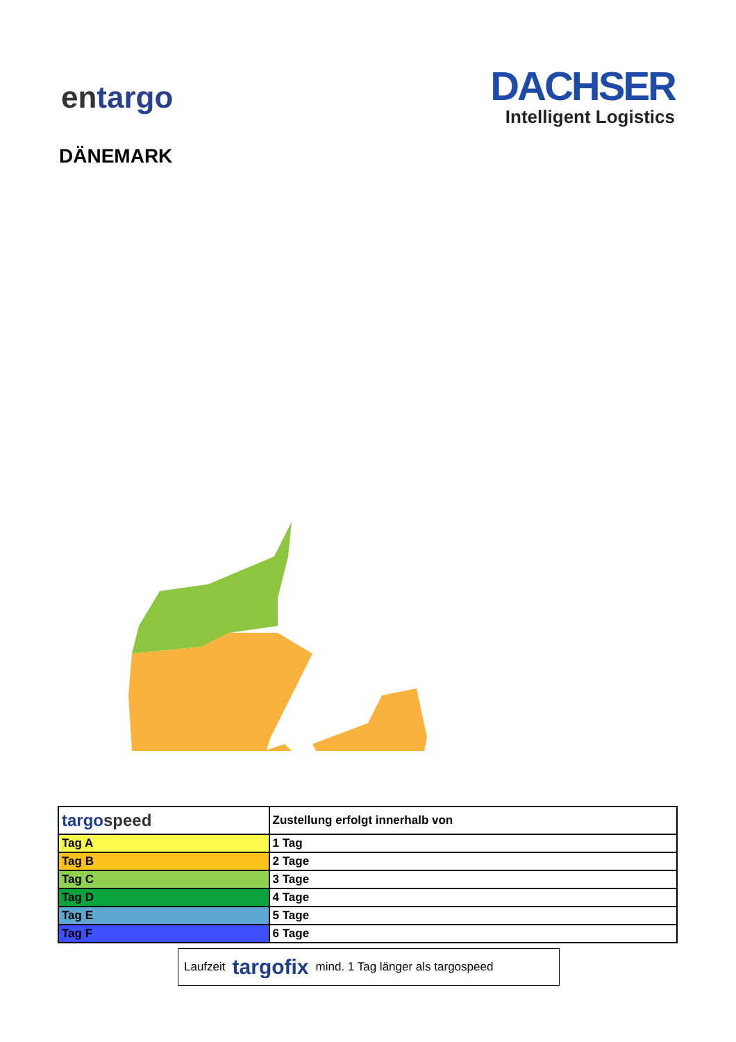entargo
DACHSER
Intelligent Logistics
DÄNEMARK
| targo speed | Zustellung erfolgt innerhalb von |
| --- | --- |
| Tag A | 1 Tag |
| Tag B | 2 Tage |
| Tag C | 3 Tage |
| Tag D | 4 Tage |
| Tag E | 5 Tage |
| Tag F | 6 Tage |
Laufzeit targofix mind. 1 Tag länger als targospeed